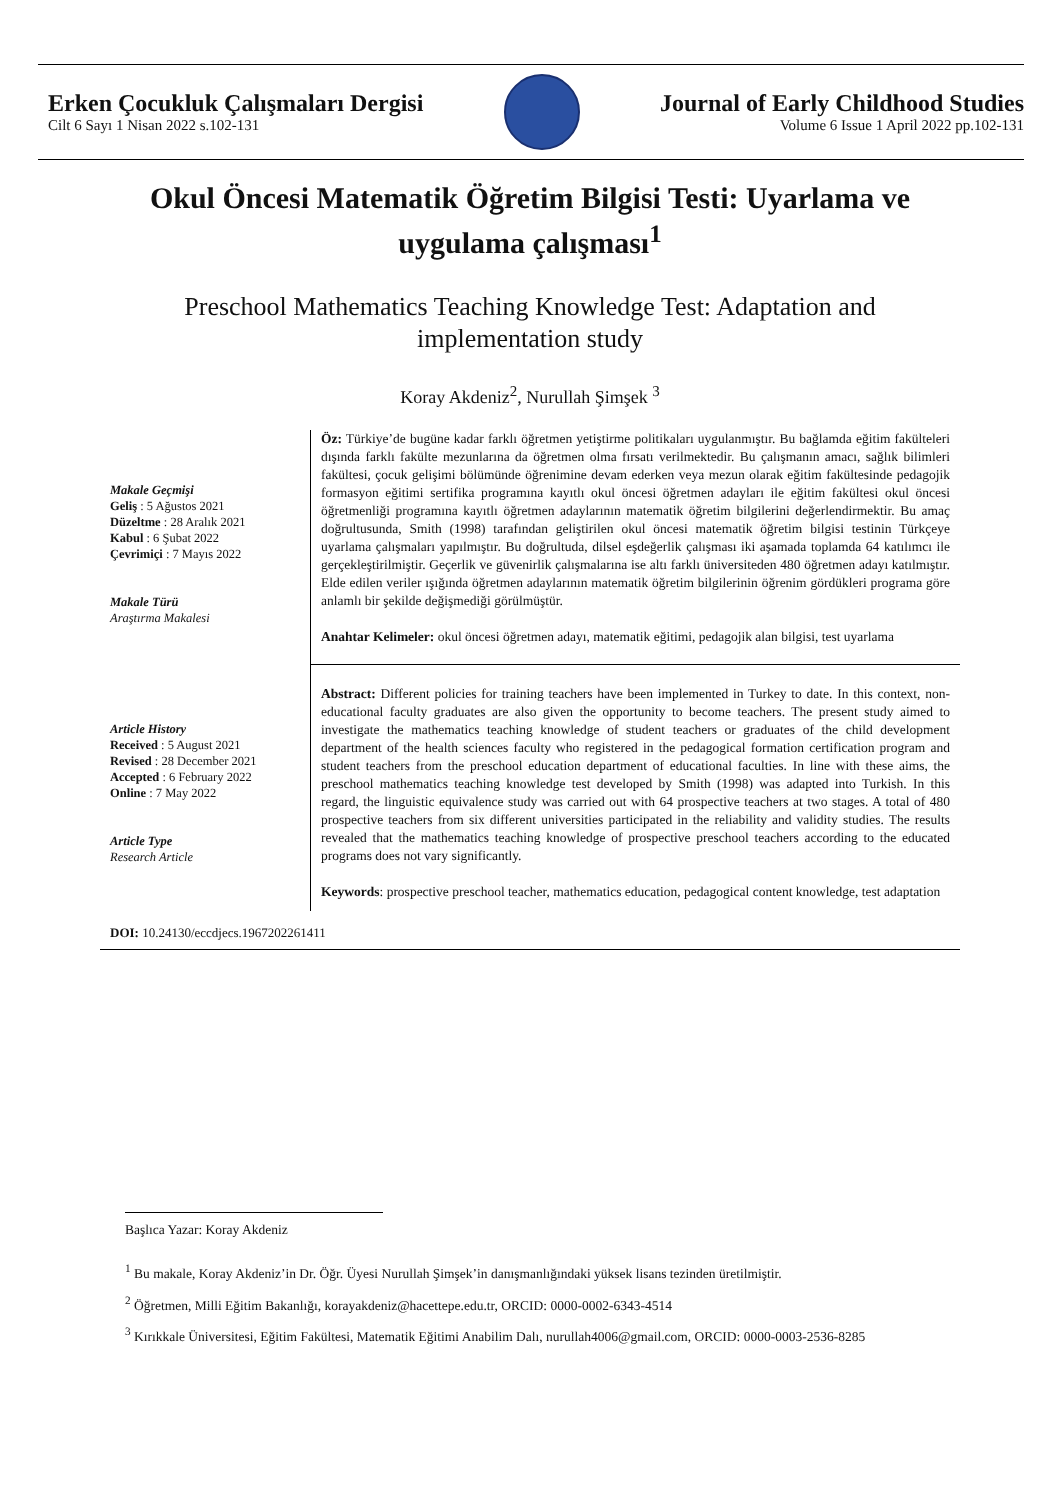Erken Çocukluk Çalışmaları Dergisi
Cilt 6 Sayı 1 Nisan 2022 s.102-131
Journal of Early Childhood Studies
Volume 6 Issue 1 April 2022 pp.102-131
Okul Öncesi Matematik Öğretim Bilgisi Testi: Uyarlama ve uygulama çalışması<sup>1</sup>
Preschool Mathematics Teaching Knowledge Test: Adaptation and implementation study
Koray Akdeniz<sup>2</sup>, Nurullah Şimşek <sup>3</sup>
Makale Geçmişi
Geliş : 5 Ağustos 2021
Düzeltme : 28 Aralık 2021
Kabul : 6 Şubat 2022
Çevrimiçi : 7 Mayıs 2022
Makale Türü
Araştırma Makalesi
Öz: Türkiye’de bugüne kadar farklı öğretmen yetiştirme politikaları uygulanmıştır. Bu bağlamda eğitim fakülteleri dışında farklı fakülte mezunlarına da öğretmen olma fırsatı verilmektedir. Bu çalışmanın amacı, sağlık bilimleri fakültesi, çocuk gelişimi bölümünde öğrenimine devam ederken veya mezun olarak eğitim fakültesinde pedagojik formasyon eğitimi sertifika programına kayıtlı okul öncesi öğretmen adayları ile eğitim fakültesi okul öncesi öğretmenliği programına kayıtlı öğretmen adaylarının matematik öğretim bilgilerini değerlendirmektir. Bu amaç doğrultusunda, Smith (1998) tarafından geliştirilen okul öncesi matematik öğretim bilgisi testinin Türkçeye uyarlama çalışmaları yapılmıştır. Bu doğrultuda, dilsel eşdeğerlik çalışması iki aşamada toplamda 64 katılımcı ile gerçekleştirilmiştir. Geçerlik ve güvenirlik çalışmalarına ise altı farklı üniversiteden 480 öğretmen adayı katılmıştır. Elde edilen veriler ışığında öğretmen adaylarının matematik öğretim bilgilerinin öğrenim gördükleri programa göre anlamlı bir şekilde değişmediği görülmüştür.
Anahtar Kelimeler: okul öncesi öğretmen adayı, matematik eğitimi, pedagojik alan bilgisi, test uyarlama
Article History
Received : 5 August 2021
Revised : 28 December 2021
Accepted : 6 February 2022
Online : 7 May 2022
Article Type
Research Article
Abstract: Different policies for training teachers have been implemented in Turkey to date. In this context, non-educational faculty graduates are also given the opportunity to become teachers. The present study aimed to investigate the mathematics teaching knowledge of student teachers or graduates of the child development department of the health sciences faculty who registered in the pedagogical formation certification program and student teachers from the preschool education department of educational faculties. In line with these aims, the preschool mathematics teaching knowledge test developed by Smith (1998) was adapted into Turkish. In this regard, the linguistic equivalence study was carried out with 64 prospective teachers at two stages. A total of 480 prospective teachers from six different universities participated in the reliability and validity studies. The results revealed that the mathematics teaching knowledge of prospective preschool teachers according to the educated programs does not vary significantly.
Keywords: prospective preschool teacher, mathematics education, pedagogical content knowledge, test adaptation
DOI: 10.24130/eccdjecs.1967202261411
Başlıca Yazar: Koray Akdeniz
<sup>1</sup> Bu makale, Koray Akdeniz’in Dr. Öğr. Üyesi Nurullah Şimşek’in danışmanlığındaki yüksek lisans tezinden üretilmiştir.
<sup>2</sup> Öğretmen, Milli Eğitim Bakanlığı, korayakdeniz@hacettepe.edu.tr, ORCID: 0000-0002-6343-4514
<sup>3</sup> Kırıkkale Üniversitesi, Eğitim Fakültesi, Matematik Eğitimi Anabilim Dalı, nurullah4006@gmail.com, ORCID: 0000-0003-2536-8285